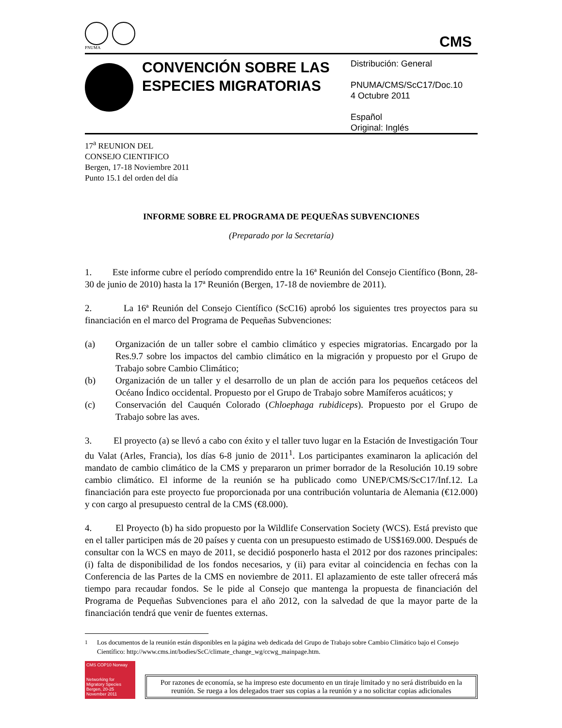PNUMA
CMS
CONVENCIÓN SOBRE LAS ESPECIES MIGRATORIAS
Distribución: General
PNUMA/CMS/ScC17/Doc.10
4 Octubre 2011
Español
Original: Inglés
17<sup>a</sup> REUNION DEL
CONSEJO CIENTIFICO
Bergen, 17-18 Noviembre 2011
Punto 15.1 del orden del día
INFORME SOBRE EL PROGRAMA DE PEQUEÑAS SUBVENCIONES
(Preparado por la Secretaría)
1. Este informe cubre el período comprendido entre la 16ª Reunión del Consejo Científico (Bonn, 28-30 de junio de 2010) hasta la 17ª Reunión (Bergen, 17-18 de noviembre de 2011).
2. La 16ª Reunión del Consejo Científico (ScC16) aprobó los siguientes tres proyectos para su financiación en el marco del Programa de Pequeñas Subvenciones:
(a) Organización de un taller sobre el cambio climático y especies migratorias. Encargado por la Res.9.7 sobre los impactos del cambio climático en la migración y propuesto por el Grupo de Trabajo sobre Cambio Climático;
(b) Organización de un taller y el desarrollo de un plan de acción para los pequeños cetáceos del Océano Índico occidental. Propuesto por el Grupo de Trabajo sobre Mamíferos acuáticos; y
(c) Conservación del Cauquén Colorado (Chloephaga rubidiceps). Propuesto por el Grupo de Trabajo sobre las aves.
3. El proyecto (a) se llevó a cabo con éxito y el taller tuvo lugar en la Estación de Investigación Tour du Valat (Arles, Francia), los días 6-8 junio de 2011<sup>1</sup>. Los participantes examinaron la aplicación del mandato de cambio climático de la CMS y prepararon un primer borrador de la Resolución 10.19 sobre cambio climático. El informe de la reunión se ha publicado como UNEP/CMS/ScC17/Inf.12. La financiación para este proyecto fue proporcionada por una contribución voluntaria de Alemania (€12.000) y con cargo al presupuesto central de la CMS (€8.000).
4. El Proyecto (b) ha sido propuesto por la Wildlife Conservation Society (WCS). Está previsto que en el taller participen más de 20 países y cuenta con un presupuesto estimado de US$169.000. Después de consultar con la WCS en mayo de 2011, se decidió posponerlo hasta el 2012 por dos razones principales: (i) falta de disponibilidad de los fondos necesarios, y (ii) para evitar al coincidencia en fechas con la Conferencia de las Partes de la CMS en noviembre de 2011. El aplazamiento de este taller ofrecerá más tiempo para recaudar fondos. Se le pide al Consejo que mantenga la propuesta de financiación del Programa de Pequeñas Subvenciones para el año 2012, con la salvedad de que la mayor parte de la financiación tendrá que venir de fuentes externas.
<sup>1</sup> Los documentos de la reunión están disponibles en la página web dedicada del Grupo de Trabajo sobre Cambio Climático bajo el Consejo Científico: http://www.cms.int/bodies/ScC/climate_change_wg/ccwg_mainpage.htm.
CMS COP10 Norway
Networking for Migratory Species Bergen, 20-25 November 2011
Por razones de economía, se ha impreso este documento en un tiraje limitado y no será distribuido en la reunión. Se ruega a los delegados traer sus copias a la reunión y a no solicitar copias adicionales